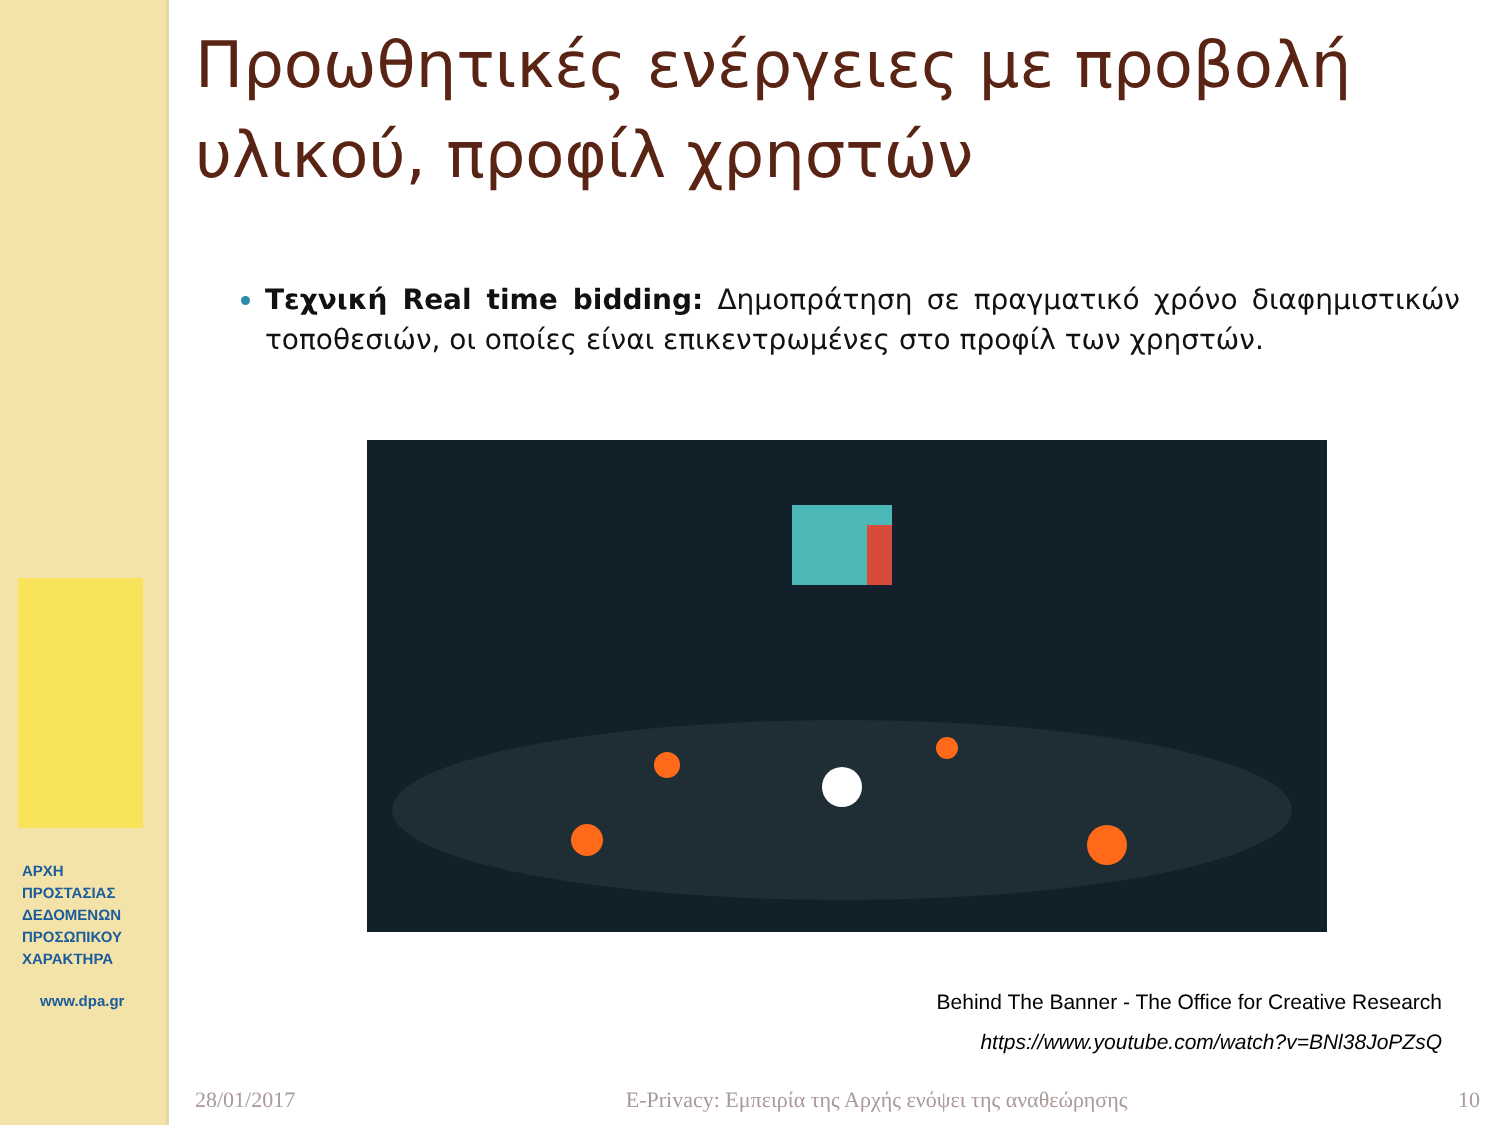ΑΡΧΗ
ΠΡΟΣΤΑΣΙΑΣ
ΔΕΔΟΜΕΝΩΝ
ΠΡΟΣΩΠΙΚΟΥ
ΧΑΡΑΚΤΗΡΑ
www.dpa.gr
Προωθητικές ενέργειες με προβολή υλικού, προφίλ χρηστών
Τεχνική Real time bidding: Δημοπράτηση σε πραγματικό χρόνο διαφημιστικών τοποθεσιών, οι οποίες είναι επικεντρωμένες στο προφίλ των χρηστών.
Behind The Banner - The Office for Creative Research
https://www.youtube.com/watch?v=BNl38JoPZsQ
28/01/2017 E-Privacy: Εμπειρία της Αρχής ενόψει της αναθεώρησης 10